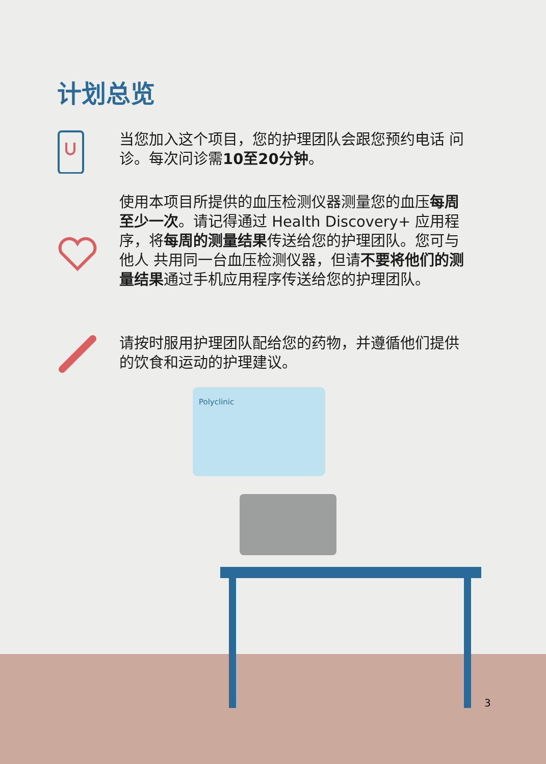计划总览
当您加入这个项目，您的护理团队会跟您预约电话 问诊。每次问诊需10至20分钟。
使用本项目所提供的血压检测仪器测量您的血压每周至少一次。请记得通过 Health Discovery+ 应用程序，将每周的测量结果传送给您的护理团队。您可与他人 共用同一台血压检测仪器，但请不要将他们的测量结果通过手机应用程序传送给您的护理团队。
请按时服用护理团队配给您的药物，并遵循他们提供的饮食和运动的护理建议。
Polyclinic
3